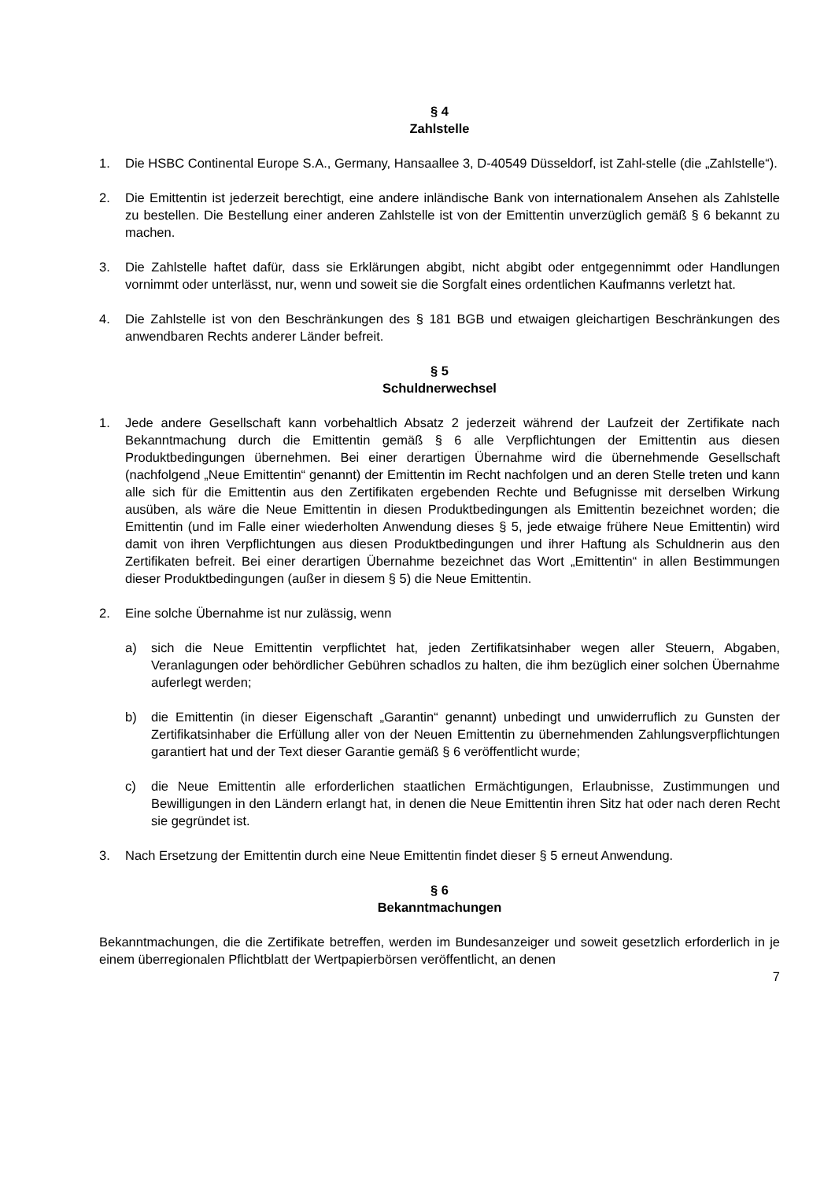§ 4
Zahlstelle
1. Die HSBC Continental Europe S.A., Germany, Hansaallee 3, D-40549 Düsseldorf, ist Zahl-stelle (die „Zahlstelle“).
2. Die Emittentin ist jederzeit berechtigt, eine andere inländische Bank von internationalem Ansehen als Zahlstelle zu bestellen. Die Bestellung einer anderen Zahlstelle ist von der Emittentin unverzüglich gemäß § 6 bekannt zu machen.
3. Die Zahlstelle haftet dafür, dass sie Erklärungen abgibt, nicht abgibt oder entgegennimmt oder Handlungen vornimmt oder unterlässt, nur, wenn und soweit sie die Sorgfalt eines ordentlichen Kaufmanns verletzt hat.
4. Die Zahlstelle ist von den Beschränkungen des § 181 BGB und etwaigen gleichartigen Beschränkungen des anwendbaren Rechts anderer Länder befreit.
§ 5
Schuldnerwechsel
1. Jede andere Gesellschaft kann vorbehaltlich Absatz 2 jederzeit während der Laufzeit der Zertifikate nach Bekanntmachung durch die Emittentin gemäß § 6 alle Verpflichtungen der Emittentin aus diesen Produktbedingungen übernehmen. Bei einer derartigen Übernahme wird die übernehmende Gesellschaft (nachfolgend „Neue Emittentin“ genannt) der Emittentin im Recht nachfolgen und an deren Stelle treten und kann alle sich für die Emittentin aus den Zertifikaten ergebenden Rechte und Befugnisse mit derselben Wirkung ausüben, als wäre die Neue Emittentin in diesen Produktbedingungen als Emittentin bezeichnet worden; die Emittentin (und im Falle einer wiederholten Anwendung dieses § 5, jede etwaige frühere Neue Emittentin) wird damit von ihren Verpflichtungen aus diesen Produktbedingungen und ihrer Haftung als Schuldnerin aus den Zertifikaten befreit. Bei einer derartigen Übernahme bezeichnet das Wort „Emittentin“ in allen Bestimmungen dieser Produktbedingungen (außer in diesem § 5) die Neue Emittentin.
2. Eine solche Übernahme ist nur zulässig, wenn
a) sich die Neue Emittentin verpflichtet hat, jeden Zertifikatsinhaber wegen aller Steuern, Abgaben, Veranlagungen oder behördlicher Gebühren schadlos zu halten, die ihm bezüglich einer solchen Übernahme auferlegt werden;
b) die Emittentin (in dieser Eigenschaft „Garantin“ genannt) unbedingt und unwiderruflich zu Gunsten der Zertifikatsinhaber die Erfüllung aller von der Neuen Emittentin zu übernehmenden Zahlungsverpflichtungen garantiert hat und der Text dieser Garantie gemäß § 6 veröffentlicht wurde;
c) die Neue Emittentin alle erforderlichen staatlichen Ermächtigungen, Erlaubnisse, Zustimmungen und Bewilligungen in den Ländern erlangt hat, in denen die Neue Emittentin ihren Sitz hat oder nach deren Recht sie gegründet ist.
3. Nach Ersetzung der Emittentin durch eine Neue Emittentin findet dieser § 5 erneut Anwendung.
§ 6
Bekanntmachungen
Bekanntmachungen, die die Zertifikate betreffen, werden im Bundesanzeiger und soweit gesetzlich erforderlich in je einem überregionalen Pflichtblatt der Wertpapierbörsen veröffentlicht, an denen
7